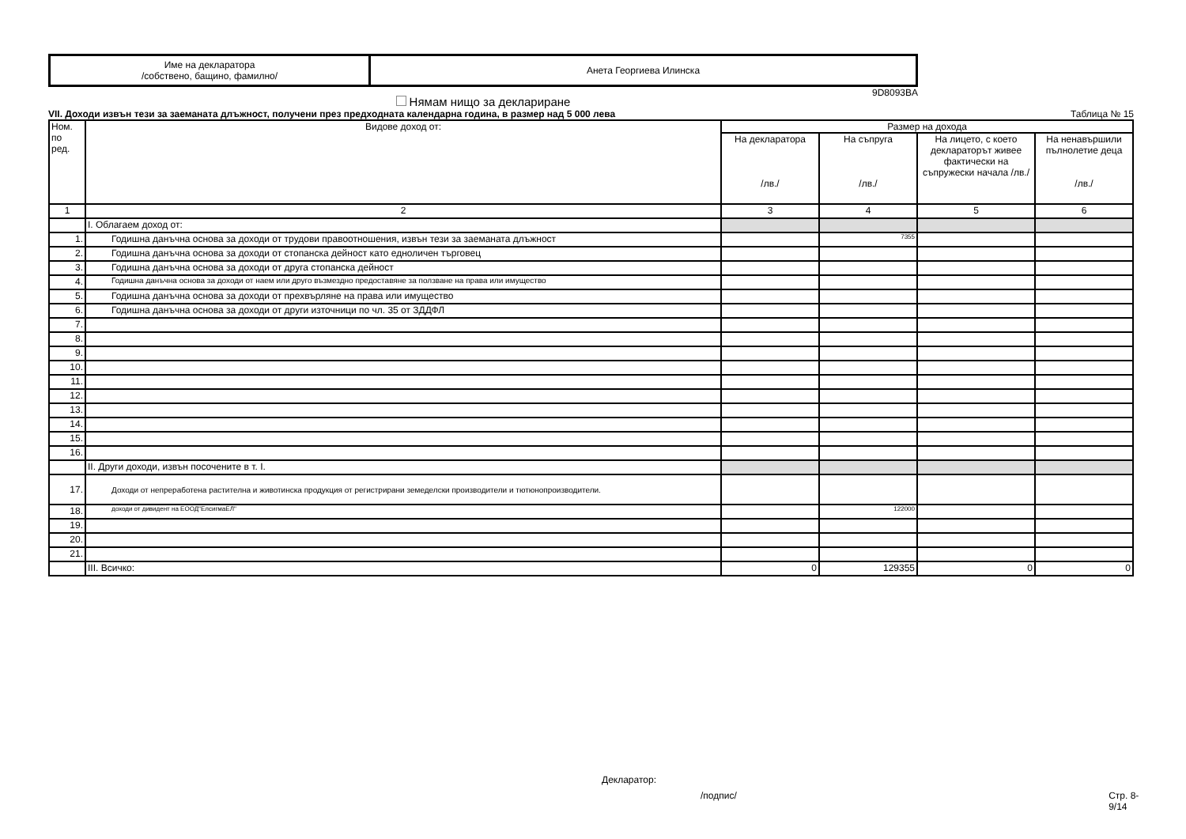| Име на декларатора /собствено, бащино, фамилно/ | Анета Георгиева Илинска |
9D8093BA
Нямам нищо за деклариране
VII. Доходи извън тези за заеманата длъжност, получени през предходната календарна година, в размер над 5 000 лева Таблица № 15
| Ном. по ред. | Видове доход от: | Размер на дохода | | | |
| --- | --- | --- | --- | --- | --- |
| | | На декларатора /лв./ | На съпруга /лв./ | На лицето, с което декларато­рът живее фактически на съпружески начала /лв./ | На ненавършили пълнолетие деца /лв./ |
| 1 | 2 | 3 | 4 | 5 | 6 |
| | I. Облагаем доход от: | | | | |
| 1. | Годишна данъчна основа за доходи от трудови правоотношения, извън тези за заеманата длъжност | | 7355 | | |
| 2. | Годишна данъчна основа за доходи от стопанска дейност като едноличен търговец | | | | |
| 3. | Годишна данъчна основа за доходи от друга стопанска дейност | | | | |
| 4. | Годишна данъчна основа за доходи от наем или друго възмездно предоставяне за ползване на права или имущество | | | | |
| 5. | Годишна данъчна основа за доходи от прехвърляне на права или имущество | | | | |
| 6. | Годишна данъчна основа за доходи от други източници по чл. 35 от ЗДДФЛ | | | | |
| 7. | | | | | |
| 8. | | | | | |
| 9. | | | | | |
| 10. | | | | | |
| 11. | | | | | |
| 12. | | | | | |
| 13. | | | | | |
| 14. | | | | | |
| 15. | | | | | |
| 16. | | | | | |
| | II. Други доходи, извън посочените в т. I. | | | | |
| 17. | Доходи от непреработена растителна и животинска продукция от регистрирани земеделски производители и тютюнопроизводители. | | | | |
| 18. | доходи от дивидент на ЕООД"ЕлсигмаЕЛ" | | 122000 | | |
| 19. | | | | | |
| 20. | | | | | |
| 21. | | | | | |
| | III. Всичко: | 0 | 129355 | 0 | 0 |
Декларатор:
/подпис/ Стр. 8-9/14